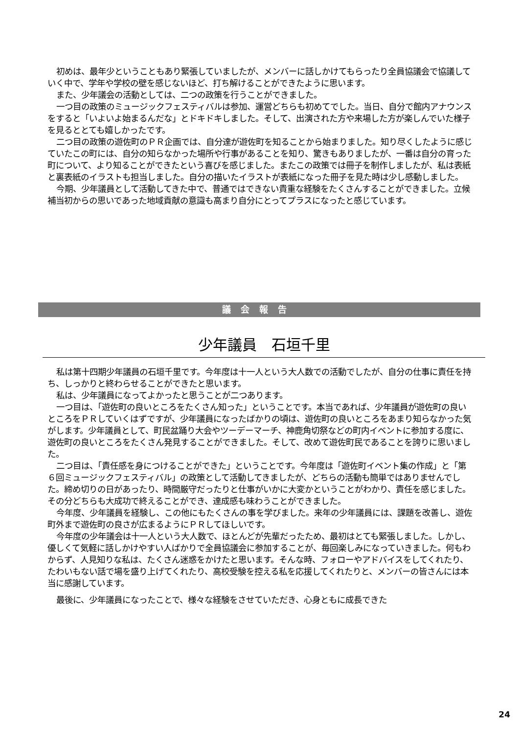初めは、最年少ということもあり緊張していましたが、メンバーに話しかけてもらったり全員協議会で協議していく中で、学年や学校の壁を感じないほど、打ち解けることができたように思います。
また、少年議会の活動としては、二つの政策を行うことができました。
一つ目の政策のミュージックフェスティバルは参加、運営どちらも初めてでした。当日、自分で館内アナウンスをすると「いよいよ始まるんだな」とドキドキしました。そして、出演された方や来場した方が楽しんでいた様子を見るととても嬉しかったです。
二つ目の政策の遊佐町のＰＲ企画では、自分達が遊佐町を知ることから始まりました。知り尽くしたように感じていたこの町には、自分の知らなかった場所や行事があることを知り、驚きもありましたが、一番は自分の育った町について、より知ることができたという喜びを感じました。またこの政策では冊子を制作しましたが、私は表紙と裏表紙のイラストも担当しました。自分の描いたイラストが表紙になった冊子を見た時は少し感動しました。
今期、少年議員として活動してきた中で、普通ではできない貴重な経験をたくさんすることができました。立候補当初からの思いであった地域貢献の意識も高まり自分にとってプラスになったと感じています。
議会報告
少年議員　石垣千里
私は第十四期少年議員の石垣千里です。今年度は十一人という大人数での活動でしたが、自分の仕事に責任を持ち、しっかりと終わらせることができたと思います。
私は、少年議員になってよかったと思うことが二つあります。
一つ目は、「遊佐町の良いところをたくさん知った」ということです。本当であれば、少年議員が遊佐町の良いところをＰＲしていくはずですが、少年議員になったばかりの頃は、遊佐町の良いところをあまり知らなかった気がします。少年議員として、町民盆踊り大会やツーデーマーチ、神鹿角切祭などの町内イベントに参加する度に、遊佐町の良いところをたくさん発見することができました。そして、改めて遊佐町民であることを誇りに思いました。
二つ目は、「責任感を身につけることができた」ということです。今年度は「遊佐町イベント集の作成」と「第６回ミュージックフェスティバル」の政策として活動してきましたが、どちらの活動も簡単ではありませんでした。締め切りの日があったり、時間厳守だったりと仕事がいかに大変かということがわかり、責任を感じました。その分どちらも大成功で終えることができ、達成感も味わうことができました。
今年度、少年議員を経験し、この他にもたくさんの事を学びました。来年の少年議員には、課題を改善し、遊佐町外まで遊佐町の良さが広まるようにＰＲしてほしいです。
今年度の少年議会は十一人という大人数で、ほとんどが先輩だったため、最初はとても緊張しました。しかし、優しくて気軽に話しかけやすい人ばかりで全員協議会に参加することが、毎回楽しみになっていきました。何もわからず、人見知りな私は、たくさん迷惑をかけたと思います。そんな時、フォローやアドバイスをしてくれたり、たわいもない話で場を盛り上げてくれたり、高校受験を控える私を応援してくれたりと、メンバーの皆さんには本当に感謝しています。
最後に、少年議員になったことで、様々な経験をさせていただき、心身ともに成長できた
24